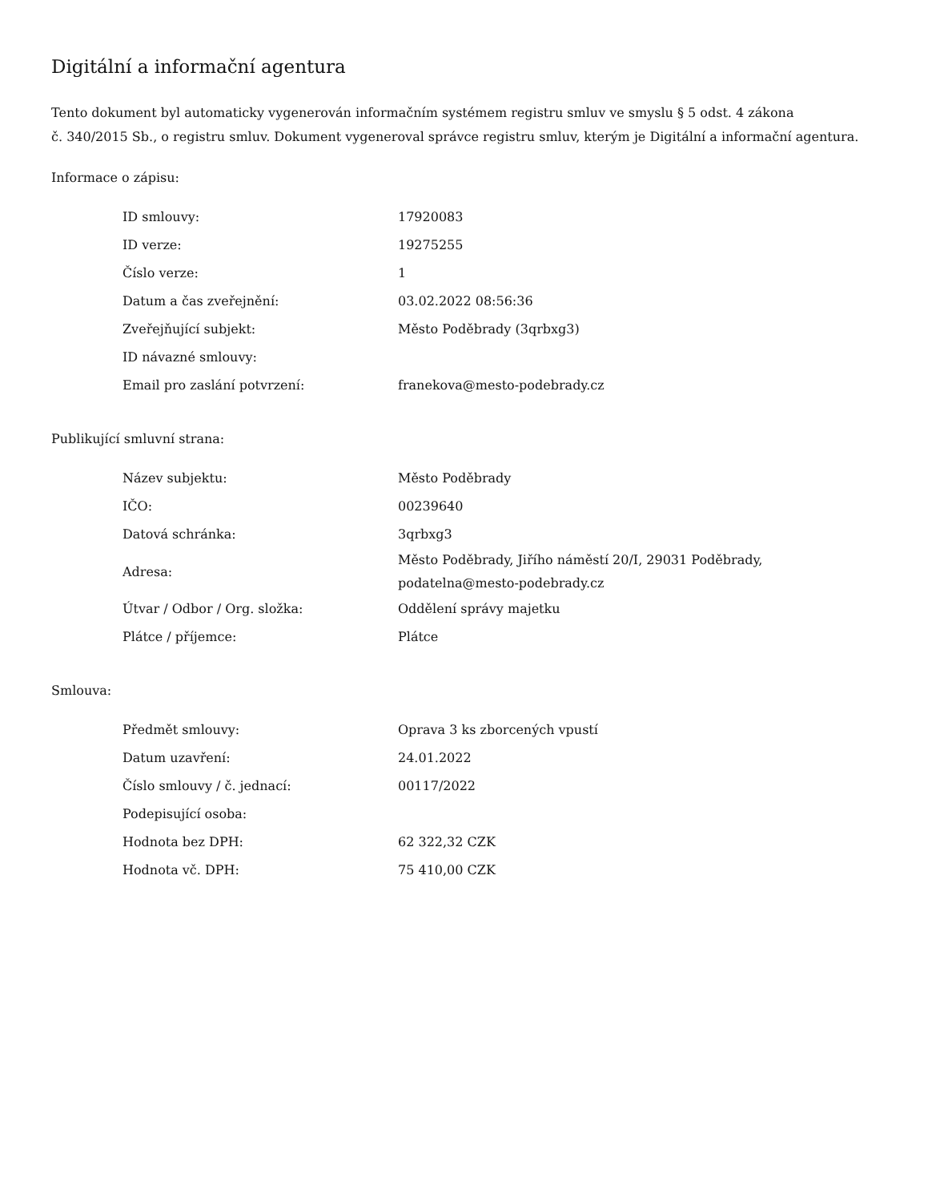Digitální a informační agentura
Tento dokument byl automaticky vygenerován informačním systémem registru smluv ve smyslu § 5 odst. 4 zákona
č. 340/2015 Sb., o registru smluv. Dokument vygeneroval správce registru smluv, kterým je Digitální a informační agentura.
Informace o zápisu:
| ID smlouvy: | 17920083 |
| ID verze: | 19275255 |
| Číslo verze: | 1 |
| Datum a čas zveřejnění: | 03.02.2022 08:56:36 |
| Zveřejňující subjekt: | Město Poděbrady (3qrbxg3) |
| ID návazné smlouvy: | |
| Email pro zaslání potvrzení: | franekova@mesto-podebrady.cz |
Publikující smluvní strana:
| Název subjektu: | Město Poděbrady |
| IČO: | 00239640 |
| Datová schránka: | 3qrbxg3 |
| Adresa: | Město Poděbrady, Jiřího náměstí 20/I, 29031 Poděbrady, podatelna@mesto-podebrady.cz |
| Útvar / Odbor / Org. složka: | Oddělení správy majetku |
| Plátce / příjemce: | Plátce |
Smlouva:
| Předmět smlouvy: | Oprava 3 ks zborcených vpustí |
| Datum uzavření: | 24.01.2022 |
| Číslo smlouvy / č. jednací: | 00117/2022 |
| Podepisující osoba: | |
| Hodnota bez DPH: | 62 322,32 CZK |
| Hodnota vč. DPH: | 75 410,00 CZK |